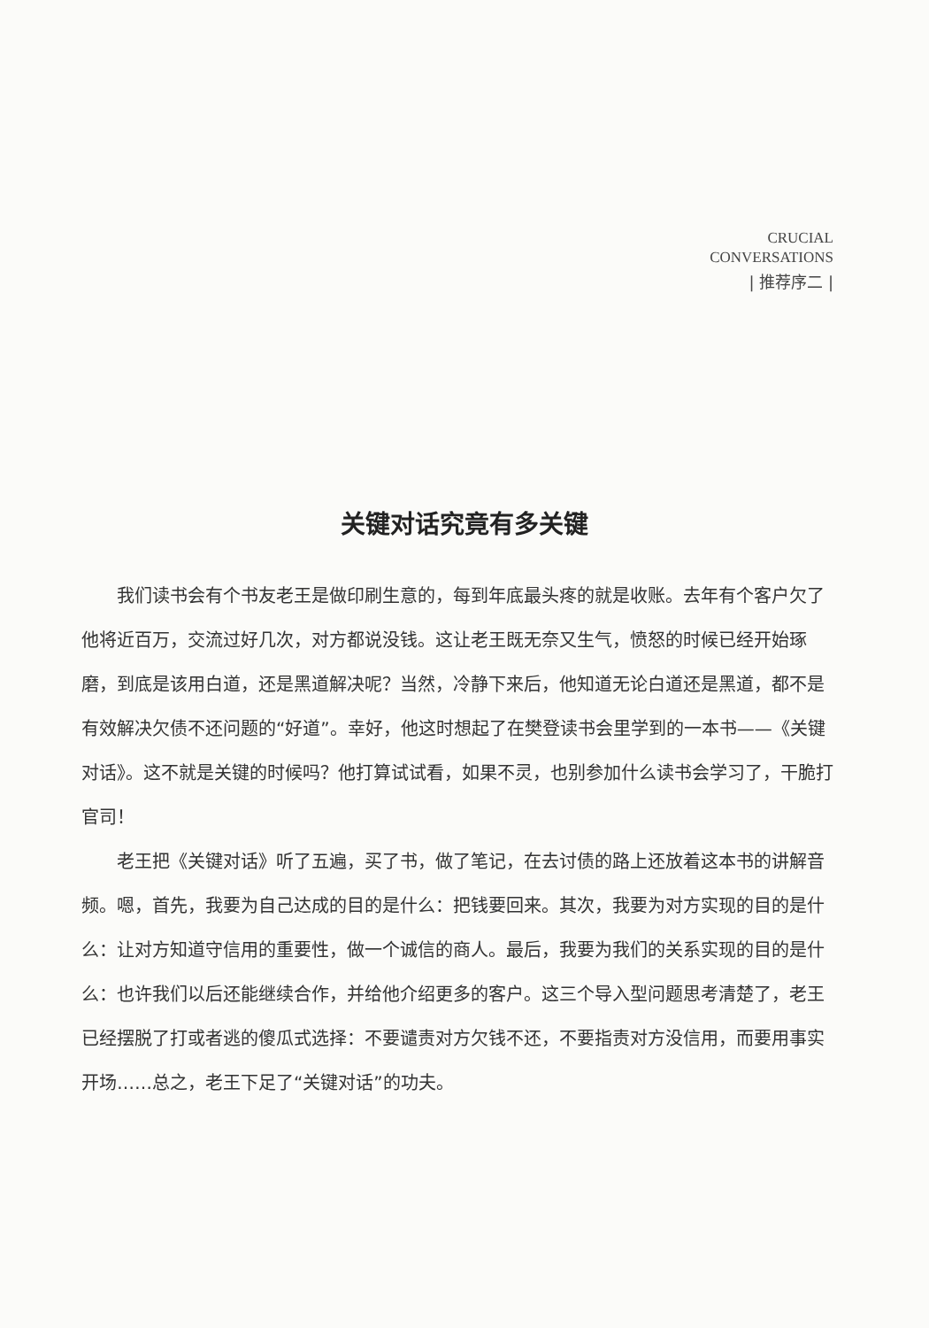CRUCIAL
CONVERSATIONS
| 推荐序二 |
关键对话究竟有多关键
我们读书会有个书友老王是做印刷生意的，每到年底最头疼的就是收账。去年有个客户欠了他将近百万，交流过好几次，对方都说没钱。这让老王既无奈又生气，愤怒的时候已经开始琢磨，到底是该用白道，还是黑道解决呢？当然，冷静下来后，他知道无论白道还是黑道，都不是有效解决欠债不还问题的“好道”。幸好，他这时想起了在樊登读书会里学到的一本书——《关键对话》。这不就是关键的时候吗？他打算试试看，如果不灵，也别参加什么读书会学习了，干脆打官司！
老王把《关键对话》听了五遍，买了书，做了笔记，在去讨债的路上还放着这本书的讲解音频。嗯，首先，我要为自己达成的目的是什么：把钱要回来。其次，我要为对方实现的目的是什么：让对方知道守信用的重要性，做一个诚信的商人。最后，我要为我们的关系实现的目的是什么：也许我们以后还能继续合作，并给他介绍更多的客户。这三个导入型问题思考清楚了，老王已经摆脱了打或者逃的傻瓜式选择：不要谴责对方欠钱不还，不要指责对方没信用，而要用事实开场……总之，老王下足了“关键对话”的功夫。